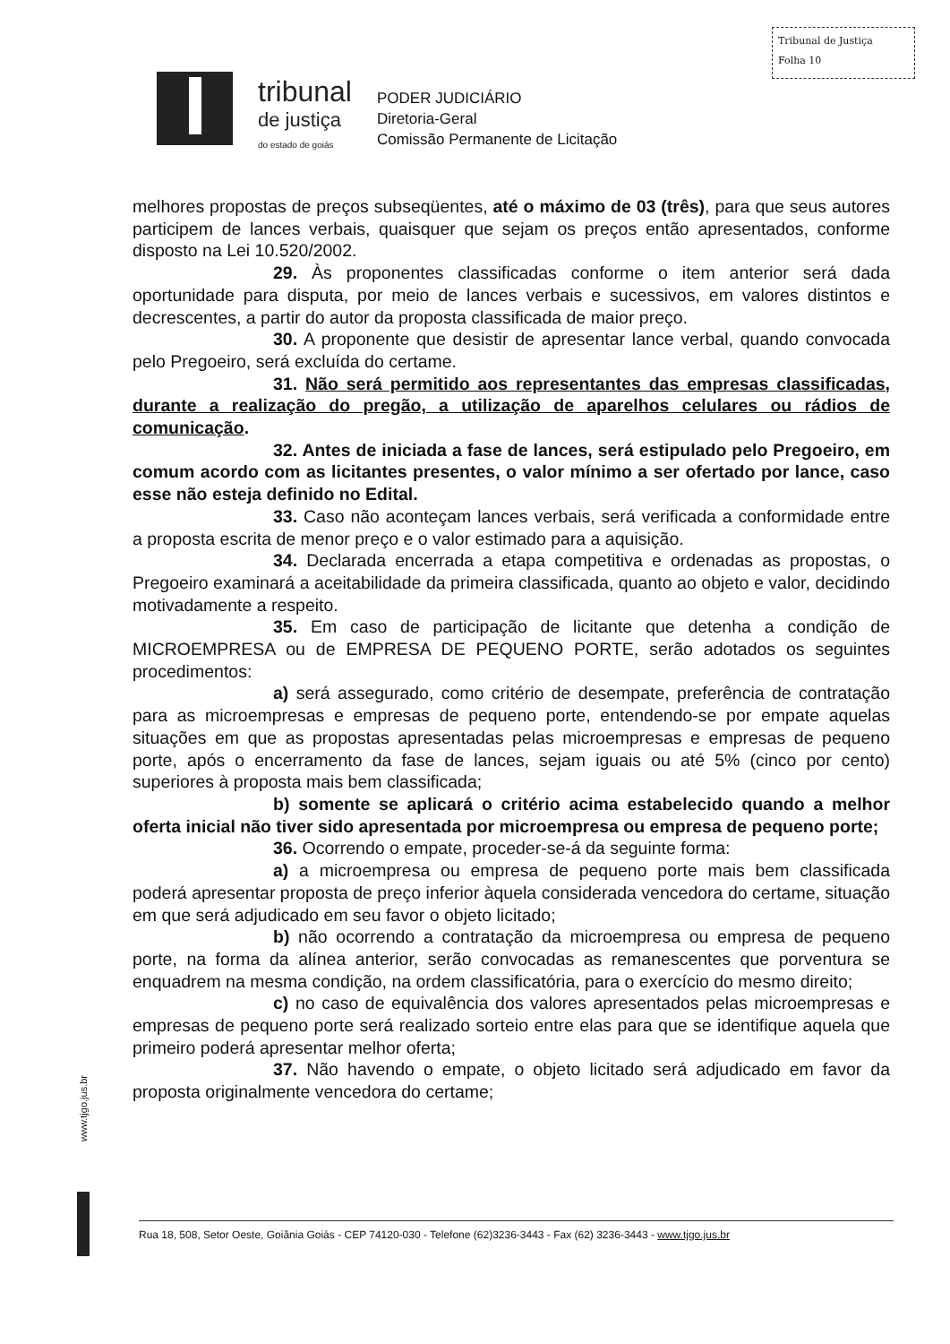Tribunal de Justiça
Folha 10
tribunal
de justiça
do estado de goiás
PODER JUDICIÁRIO
Diretoria-Geral
Comissão Permanente de Licitação
melhores propostas de preços subseqüentes, até o máximo de 03 (três), para que seus autores participem de lances verbais, quaisquer que sejam os preços então apresentados, conforme disposto na Lei 10.520/2002.
29. Às proponentes classificadas conforme o item anterior será dada oportunidade para disputa, por meio de lances verbais e sucessivos, em valores distintos e decrescentes, a partir do autor da proposta classificada de maior preço.
30. A proponente que desistir de apresentar lance verbal, quando convocada pelo Pregoeiro, será excluída do certame.
31. Não será permitido aos representantes das empresas classificadas, durante a realização do pregão, a utilização de aparelhos celulares ou rádios de comunicação.
32. Antes de iniciada a fase de lances, será estipulado pelo Pregoeiro, em comum acordo com as licitantes presentes, o valor mínimo a ser ofertado por lance, caso esse não esteja definido no Edital.
33. Caso não aconteçam lances verbais, será verificada a conformidade entre a proposta escrita de menor preço e o valor estimado para a aquisição.
34. Declarada encerrada a etapa competitiva e ordenadas as propostas, o Pregoeiro examinará a aceitabilidade da primeira classificada, quanto ao objeto e valor, decidindo motivadamente a respeito.
35. Em caso de participação de licitante que detenha a condição de MICROEMPRESA ou de EMPRESA DE PEQUENO PORTE, serão adotados os seguintes procedimentos:
a) será assegurado, como critério de desempate, preferência de contratação para as microempresas e empresas de pequeno porte, entendendo-se por empate aquelas situações em que as propostas apresentadas pelas microempresas e empresas de pequeno porte, após o encerramento da fase de lances, sejam iguais ou até 5% (cinco por cento) superiores à proposta mais bem classificada;
b) somente se aplicará o critério acima estabelecido quando a melhor oferta inicial não tiver sido apresentada por microempresa ou empresa de pequeno porte;
36. Ocorrendo o empate, proceder-se-á da seguinte forma:
a) a microempresa ou empresa de pequeno porte mais bem classificada poderá apresentar proposta de preço inferior àquela considerada vencedora do certame, situação em que será adjudicado em seu favor o objeto licitado;
b) não ocorrendo a contratação da microempresa ou empresa de pequeno porte, na forma da alínea anterior, serão convocadas as remanescentes que porventura se enquadrem na mesma condição, na ordem classificatória, para o exercício do mesmo direito;
c) no caso de equivalência dos valores apresentados pelas microempresas e empresas de pequeno porte será realizado sorteio entre elas para que se identifique aquela que primeiro poderá apresentar melhor oferta;
37. Não havendo o empate, o objeto licitado será adjudicado em favor da proposta originalmente vencedora do certame;
www.tjgo.jus.br
Rua 18, 508, Setor Oeste, Goiânia Goiás - CEP 74120-030 - Telefone (62)3236-3443 - Fax (62) 3236-3443 - www.tjgo.jus.br